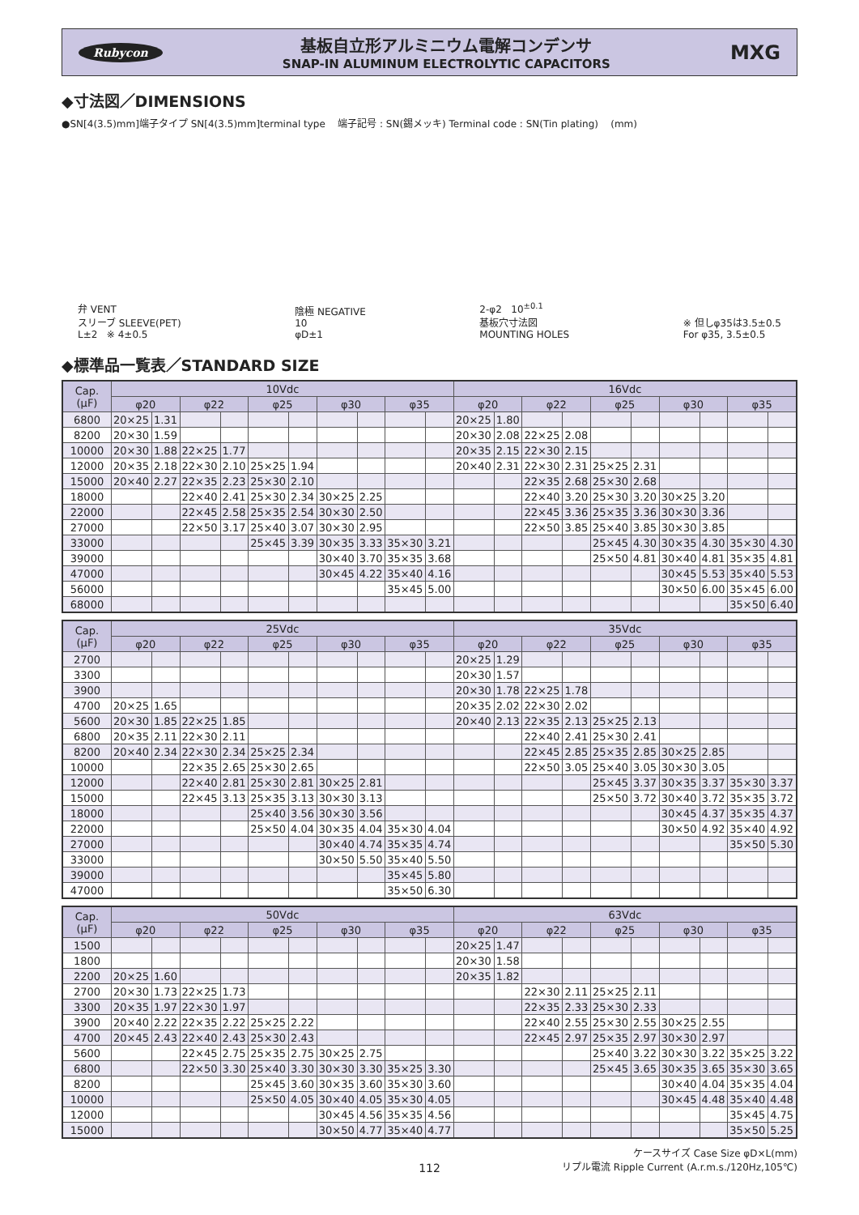Rubycon
基板自立形アルミニウム電解コンデンサ
SNAP-IN ALUMINUM ELECTROLYTIC CAPACITORS
MXG
◆寸法図／DIMENSIONS
●SN[4(3.5)mm]端子タイプ SN[4(3.5)mm]terminal type 端子記号 : SN(錫メッキ) Terminal code : SN(Tin plating) (mm)
弁 VENT
スリーブ SLEEVE(PET)
L±2 ※ 4±0.5
陰極 NEGATIVE
10
φD±1
2-φ2 10<sup>±0.1</sup>
基板穴寸法図
MOUNTING HOLES
※ 但しφ35は3.5±0.5
For φ35, 3.5±0.5
◆標準品一覧表／STANDARD SIZE
| Cap. (μF) | 10Vdc | | | | | | | | | | 16Vdc | | | | | | | | | |
| --- | --- | --- | --- | --- | --- | --- | --- | --- | --- | --- | --- | --- | --- | --- | --- | --- | --- | --- | --- | --- |
| | φ20 | | φ22 | | φ25 | | φ30 | | φ35 | | φ20 | | φ22 | | φ25 | | φ30 | | φ35 | |
| 6800 | 20×25 | 1.31 | | | | | | | | | 20×25 | 1.80 | | | | | | | | |
| 8200 | 20×30 | 1.59 | | | | | | | | | 20×30 | 2.08 | 22×25 | 2.08 | | | | | | |
| 10000 | 20×30 | 1.88 | 22×25 | 1.77 | | | | | | | 20×35 | 2.15 | 22×30 | 2.15 | | | | | | |
| 12000 | 20×35 | 2.18 | 22×30 | 2.10 | 25×25 | 1.94 | | | | | 20×40 | 2.31 | 22×30 | 2.31 | 25×25 | 2.31 | | | | |
| 15000 | 20×40 | 2.27 | 22×35 | 2.23 | 25×30 | 2.10 | | | | | | | 22×35 | 2.68 | 25×30 | 2.68 | | | | |
| 18000 | | | 22×40 | 2.41 | 25×30 | 2.34 | 30×25 | 2.25 | | | | | 22×40 | 3.20 | 25×30 | 3.20 | 30×25 | 3.20 | | |
| 22000 | | | 22×45 | 2.58 | 25×35 | 2.54 | 30×30 | 2.50 | | | | | 22×45 | 3.36 | 25×35 | 3.36 | 30×30 | 3.36 | | |
| 27000 | | | 22×50 | 3.17 | 25×40 | 3.07 | 30×30 | 2.95 | | | | | 22×50 | 3.85 | 25×40 | 3.85 | 30×30 | 3.85 | | |
| 33000 | | | | | 25×45 | 3.39 | 30×35 | 3.33 | 35×30 | 3.21 | | | | | 25×45 | 4.30 | 30×35 | 4.30 | 35×30 | 4.30 |
| 39000 | | | | | | | 30×40 | 3.70 | 35×35 | 3.68 | | | | | 25×50 | 4.81 | 30×40 | 4.81 | 35×35 | 4.81 |
| 47000 | | | | | | | 30×45 | 4.22 | 35×40 | 4.16 | | | | | | | 30×45 | 5.53 | 35×40 | 5.53 |
| 56000 | | | | | | | | | 35×45 | 5.00 | | | | | | | 30×50 | 6.00 | 35×45 | 6.00 |
| 68000 | | | | | | | | | | | | | | | | | | | 35×50 | 6.40 |
| Cap. (μF) | 25Vdc | | | | | | | | | | 35Vdc | | | | | | | | | |
| --- | --- | --- | --- | --- | --- | --- | --- | --- | --- | --- | --- | --- | --- | --- | --- | --- | --- | --- | --- | --- |
| | φ20 | | φ22 | | φ25 | | φ30 | | φ35 | | φ20 | | φ22 | | φ25 | | φ30 | | φ35 | |
| 2700 | | | | | | | | | | | 20×25 | 1.29 | | | | | | | | |
| 3300 | | | | | | | | | | | 20×30 | 1.57 | | | | | | | | |
| 3900 | | | | | | | | | | | 20×30 | 1.78 | 22×25 | 1.78 | | | | | | |
| 4700 | 20×25 | 1.65 | | | | | | | | | 20×35 | 2.02 | 22×30 | 2.02 | | | | | | |
| 5600 | 20×30 | 1.85 | 22×25 | 1.85 | | | | | | | 20×40 | 2.13 | 22×35 | 2.13 | 25×25 | 2.13 | | | | |
| 6800 | 20×35 | 2.11 | 22×30 | 2.11 | | | | | | | | | 22×40 | 2.41 | 25×30 | 2.41 | | | | |
| 8200 | 20×40 | 2.34 | 22×30 | 2.34 | 25×25 | 2.34 | | | | | | | 22×45 | 2.85 | 25×35 | 2.85 | 30×25 | 2.85 | | |
| 10000 | | | 22×35 | 2.65 | 25×30 | 2.65 | | | | | | | 22×50 | 3.05 | 25×40 | 3.05 | 30×30 | 3.05 | | |
| 12000 | | | 22×40 | 2.81 | 25×30 | 2.81 | 30×25 | 2.81 | | | | | | | 25×45 | 3.37 | 30×35 | 3.37 | 35×30 | 3.37 |
| 15000 | | | 22×45 | 3.13 | 25×35 | 3.13 | 30×30 | 3.13 | | | | | | | 25×50 | 3.72 | 30×40 | 3.72 | 35×35 | 3.72 |
| 18000 | | | | | 25×40 | 3.56 | 30×30 | 3.56 | | | | | | | | | 30×45 | 4.37 | 35×35 | 4.37 |
| 22000 | | | | | 25×50 | 4.04 | 30×35 | 4.04 | 35×30 | 4.04 | | | | | | | 30×50 | 4.92 | 35×40 | 4.92 |
| 27000 | | | | | | | 30×40 | 4.74 | 35×35 | 4.74 | | | | | | | | | 35×50 | 5.30 |
| 33000 | | | | | | | 30×50 | 5.50 | 35×40 | 5.50 | | | | | | | | | | |
| 39000 | | | | | | | | | 35×45 | 5.80 | | | | | | | | | | |
| 47000 | | | | | | | | | 35×50 | 6.30 | | | | | | | | | | |
| Cap. (μF) | 50Vdc | | | | | | | | | | 63Vdc | | | | | | | | | |
| --- | --- | --- | --- | --- | --- | --- | --- | --- | --- | --- | --- | --- | --- | --- | --- | --- | --- | --- | --- | --- |
| | φ20 | | φ22 | | φ25 | | φ30 | | φ35 | | φ20 | | φ22 | | φ25 | | φ30 | | φ35 | |
| 1500 | | | | | | | | | | | 20×25 | 1.47 | | | | | | | | |
| 1800 | | | | | | | | | | | 20×30 | 1.58 | | | | | | | | |
| 2200 | 20×25 | 1.60 | | | | | | | | | 20×35 | 1.82 | | | | | | | | |
| 2700 | 20×30 | 1.73 | 22×25 | 1.73 | | | | | | | | | 22×30 | 2.11 | 25×25 | 2.11 | | | | |
| 3300 | 20×35 | 1.97 | 22×30 | 1.97 | | | | | | | | | 22×35 | 2.33 | 25×30 | 2.33 | | | | |
| 3900 | 20×40 | 2.22 | 22×35 | 2.22 | 25×25 | 2.22 | | | | | | | 22×40 | 2.55 | 25×30 | 2.55 | 30×25 | 2.55 | | |
| 4700 | 20×45 | 2.43 | 22×40 | 2.43 | 25×30 | 2.43 | | | | | | | 22×45 | 2.97 | 25×35 | 2.97 | 30×30 | 2.97 | | |
| 5600 | | | 22×45 | 2.75 | 25×35 | 2.75 | 30×25 | 2.75 | | | | | | | 25×40 | 3.22 | 30×30 | 3.22 | 35×25 | 3.22 |
| 6800 | | | 22×50 | 3.30 | 25×40 | 3.30 | 30×30 | 3.30 | 35×25 | 3.30 | | | | | 25×45 | 3.65 | 30×35 | 3.65 | 35×30 | 3.65 |
| 8200 | | | | | 25×45 | 3.60 | 30×35 | 3.60 | 35×30 | 3.60 | | | | | | | 30×40 | 4.04 | 35×35 | 4.04 |
| 10000 | | | | | 25×50 | 4.05 | 30×40 | 4.05 | 35×30 | 4.05 | | | | | | | 30×45 | 4.48 | 35×40 | 4.48 |
| 12000 | | | | | | | 30×45 | 4.56 | 35×35 | 4.56 | | | | | | | | | 35×45 | 4.75 |
| 15000 | | | | | | | 30×50 | 4.77 | 35×40 | 4.77 | | | | | | | | | 35×50 | 5.25 |
ケースサイズ Case Size φD×L(mm)
リプル電流 Ripple Current (A.r.m.s./120Hz,105℃)
112